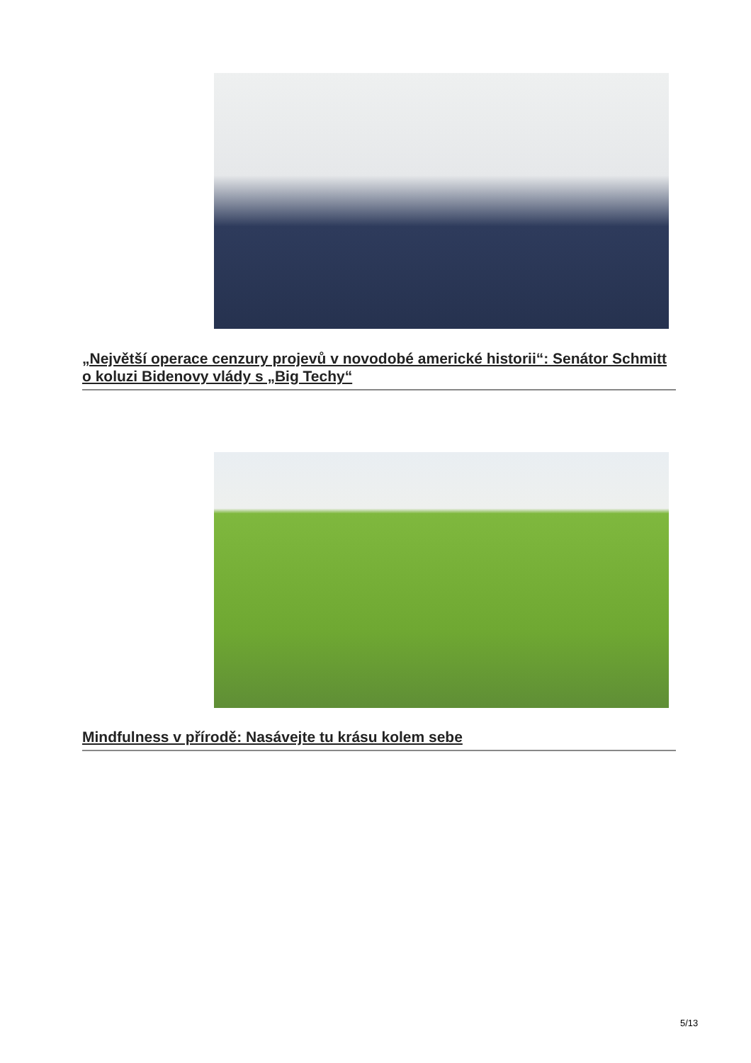„Největší operace cenzury projevů v novodobé americké historii“: Senátor Schmitt o koluzi Bidenovy vlády s „Big Techy“
Mindfulness v přírodě: Nasávejte tu krásu kolem sebe
5/13